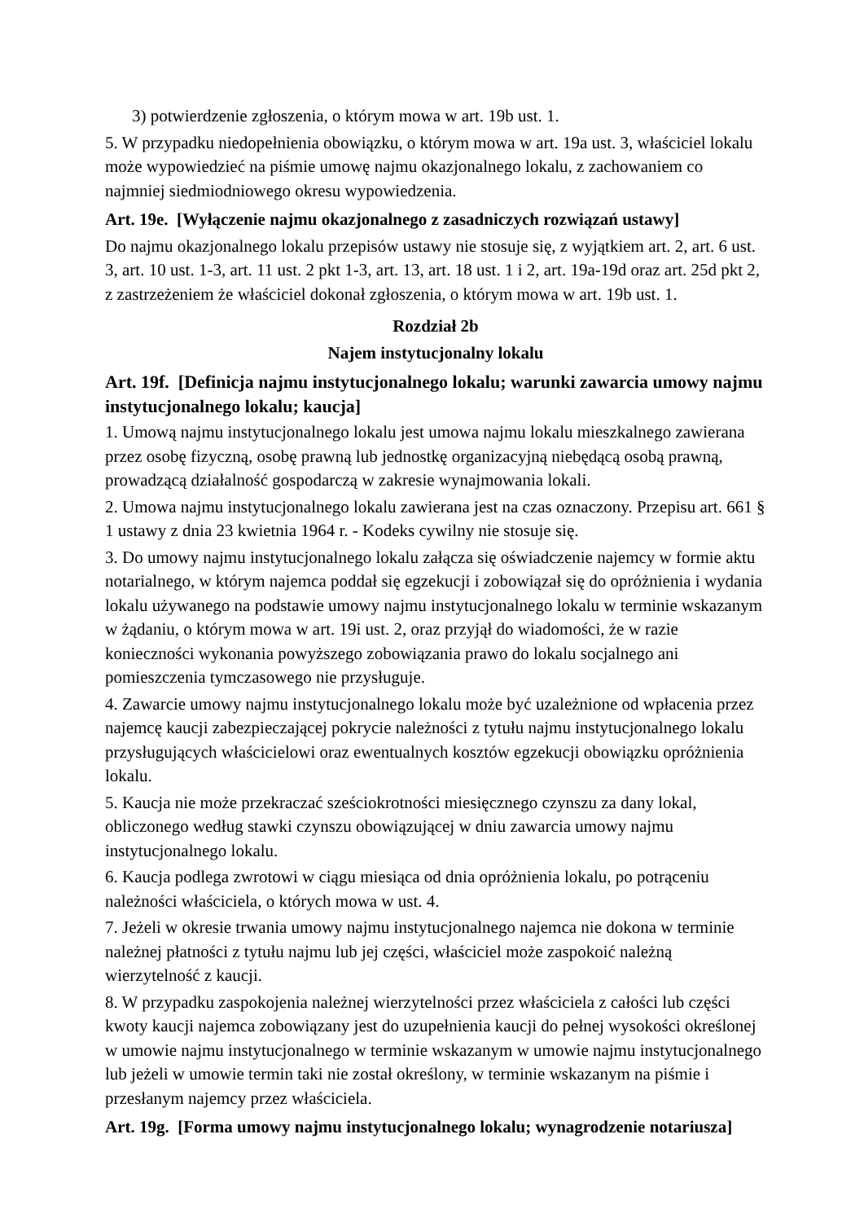3) potwierdzenie zgłoszenia, o którym mowa w art. 19b ust. 1.
5. W przypadku niedopełnienia obowiązku, o którym mowa w art. 19a ust. 3, właściciel lokalu może wypowiedzieć na piśmie umowę najmu okazjonalnego lokalu, z zachowaniem co najmniej siedmiodniowego okresu wypowiedzenia.
Art. 19e. [Wyłączenie najmu okazjonalnego z zasadniczych rozwiązań ustawy]
Do najmu okazjonalnego lokalu przepisów ustawy nie stosuje się, z wyjątkiem art. 2, art. 6 ust. 3, art. 10 ust. 1-3, art. 11 ust. 2 pkt 1-3, art. 13, art. 18 ust. 1 i 2, art. 19a-19d oraz art. 25d pkt 2, z zastrzeżeniem że właściciel dokonał zgłoszenia, o którym mowa w art. 19b ust. 1.
Rozdział 2b
Najem instytucjonalny lokalu
Art. 19f. [Definicja najmu instytucjonalnego lokalu; warunki zawarcia umowy najmu instytucjonalnego lokalu; kaucja]
1. Umową najmu instytucjonalnego lokalu jest umowa najmu lokalu mieszkalnego zawierana przez osobę fizyczną, osobę prawną lub jednostkę organizacyjną niebędącą osobą prawną, prowadzącą działalność gospodarczą w zakresie wynajmowania lokali.
2. Umowa najmu instytucjonalnego lokalu zawierana jest na czas oznaczony. Przepisu art. 661 § 1 ustawy z dnia 23 kwietnia 1964 r. - Kodeks cywilny nie stosuje się.
3. Do umowy najmu instytucjonalnego lokalu załącza się oświadczenie najemcy w formie aktu notarialnego, w którym najemca poddał się egzekucji i zobowiązał się do opróżnienia i wydania lokalu używanego na podstawie umowy najmu instytucjonalnego lokalu w terminie wskazanym w żądaniu, o którym mowa w art. 19i ust. 2, oraz przyjął do wiadomości, że w razie konieczności wykonania powyższego zobowiązania prawo do lokalu socjalnego ani pomieszczenia tymczasowego nie przysługuje.
4. Zawarcie umowy najmu instytucjonalnego lokalu może być uzależnione od wpłacenia przez najemcę kaucji zabezpieczającej pokrycie należności z tytułu najmu instytucjonalnego lokalu przysługujących właścicielowi oraz ewentualnych kosztów egzekucji obowiązku opróżnienia lokalu.
5. Kaucja nie może przekraczać sześciokrotności miesięcznego czynszu za dany lokal, obliczonego według stawki czynszu obowiązującej w dniu zawarcia umowy najmu instytucjonalnego lokalu.
6. Kaucja podlega zwrotowi w ciągu miesiąca od dnia opróżnienia lokalu, po potrąceniu należności właściciela, o których mowa w ust. 4.
7. Jeżeli w okresie trwania umowy najmu instytucjonalnego najemca nie dokona w terminie należnej płatności z tytułu najmu lub jej części, właściciel może zaspokoić należną wierzytelność z kaucji.
8. W przypadku zaspokojenia należnej wierzytelności przez właściciela z całości lub części kwoty kaucji najemca zobowiązany jest do uzupełnienia kaucji do pełnej wysokości określonej w umowie najmu instytucjonalnego w terminie wskazanym w umowie najmu instytucjonalnego lub jeżeli w umowie termin taki nie został określony, w terminie wskazanym na piśmie i przesłanym najemcy przez właściciela.
Art. 19g. [Forma umowy najmu instytucjonalnego lokalu; wynagrodzenie notariusza]